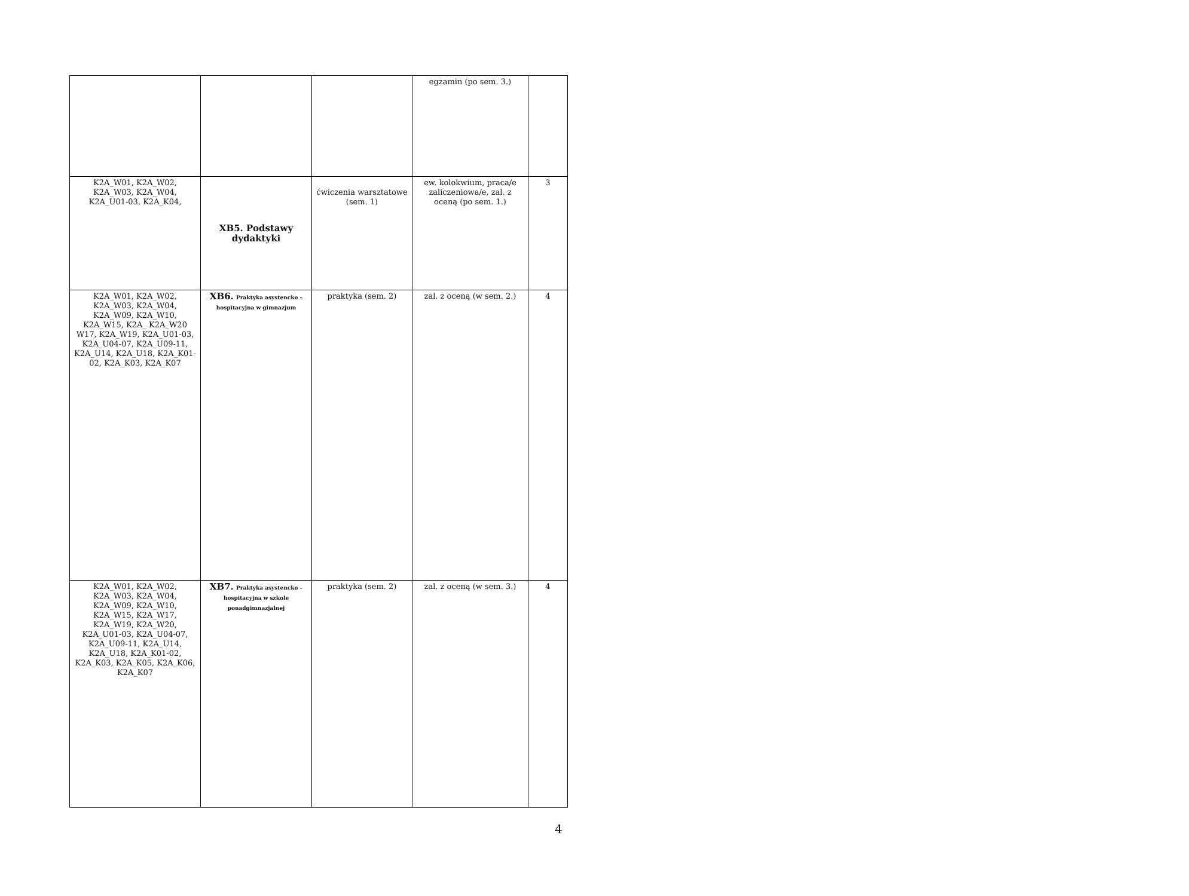| | | | egzamin (po sem. 3.) | |
| K2A_W01, K2A_W02, K2A_W03, K2A_W04, K2A_U01-03, K2A_K04, | XB5. Podstawy dydaktyki | ćwiczenia warsztatowe (sem. 1) | ew. kolokwium, praca/e zaliczeniowa/e, zal. z oceną (po sem. 1.) | 3 |
| K2A_W01, K2A_W02, K2A_W03, K2A_W04, K2A_W09, K2A_W10, K2A_W15, K2A_ K2A_W20 W17, K2A_W19, K2A_U01-03, K2A_U04-07, K2A_U09-11, K2A_U14, K2A_U18, K2A_K01-02, K2A_K03, K2A_K07 | XB6. Praktyka asystencko – hospitacyjna w gimnazjum | praktyka (sem. 2) | zal. z oceną (w sem. 2.) | 4 |
| K2A_W01, K2A_W02, K2A_W03, K2A_W04, K2A_W09, K2A_W10, K2A_W15, K2A_W17, K2A_W19, K2A_W20, K2A_U01-03, K2A_U04-07, K2A_U09-11, K2A_U14, K2A_U18, K2A_K01-02, K2A_K03, K2A_K05, K2A_K06, K2A_K07 | XB7. Praktyka asystencko – hospitacyjna w szkole ponadgimnazjalnej | praktyka (sem. 2) | zal. z oceną (w sem. 3.) | 4 |
4